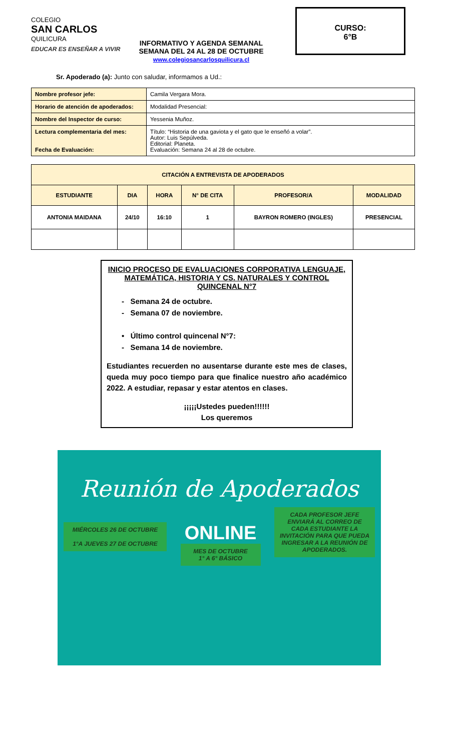COLEGIO
SAN CARLOS
QUILICURA
EDUCAR ES ENSEÑAR A VIVIR
INFORMATIVO Y AGENDA SEMANAL
SEMANA DEL 24 AL 28 DE OCTUBRE
www.colegiosancarlosquilicura.cl
CURSO:
6°B
Sr. Apoderado (a): Junto con saludar, informamos a Ud.:
| Nombre profesor jefe: | Camila Vergara Mora. |
| Horario de atención de apoderados: | Modalidad Presencial: |
| Nombre del Inspector de curso: | Yessenia Muñoz. |
| Lectura complementaria del mes: Fecha de Evaluación: | Título: “Historia de una gaviota y el gato que le enseñó a volar”. Autor: Luis Sepúlveda. Editorial: Planeta. Evaluación: Semana 24 al 28 de octubre. |
| CITACIÓN A ENTREVISTA DE APODERADOS | | | | | |
| --- | --- | --- | --- | --- | --- |
| ESTUDIANTE | DIA | HORA | N° DE CITA | PROFESOR/A | MODALIDAD |
| ANTONIA MAIDANA | 24/10 | 16:10 | 1 | BAYRON ROMERO (INGLES) | PRESENCIAL |
INICIO PROCESO DE EVALUACIONES CORPORATIVA LENGUAJE, MATEMÁTICA, HISTORIA Y CS. NATURALES Y CONTROL QUINCENAL N°7
- Semana 24 de octubre.
- Semana 07 de noviembre.
• Último control quincenal N°7:
- Semana 14 de noviembre.
Estudiantes recuerden no ausentarse durante este mes de clases, queda muy poco tiempo para que finalice nuestro año académico 2022. A estudiar, repasar y estar atentos en clases.
¡¡¡¡¡Ustedes pueden!!!!!!
Los queremos
Reunión de Apoderados
MIÉRCOLES 26 DE OCTUBRE
1°A JUEVES 27 DE OCTUBRE
ONLINE
MES DE OCTUBRE
1° A 6° BÁSICO
CADA PROFESOR JEFE ENVIARÁ AL CORREO DE CADA ESTUDIANTE LA INVITACIÓN PARA QUE PUEDA INGRESAR A LA REUNIÓN DE APODERADOS.